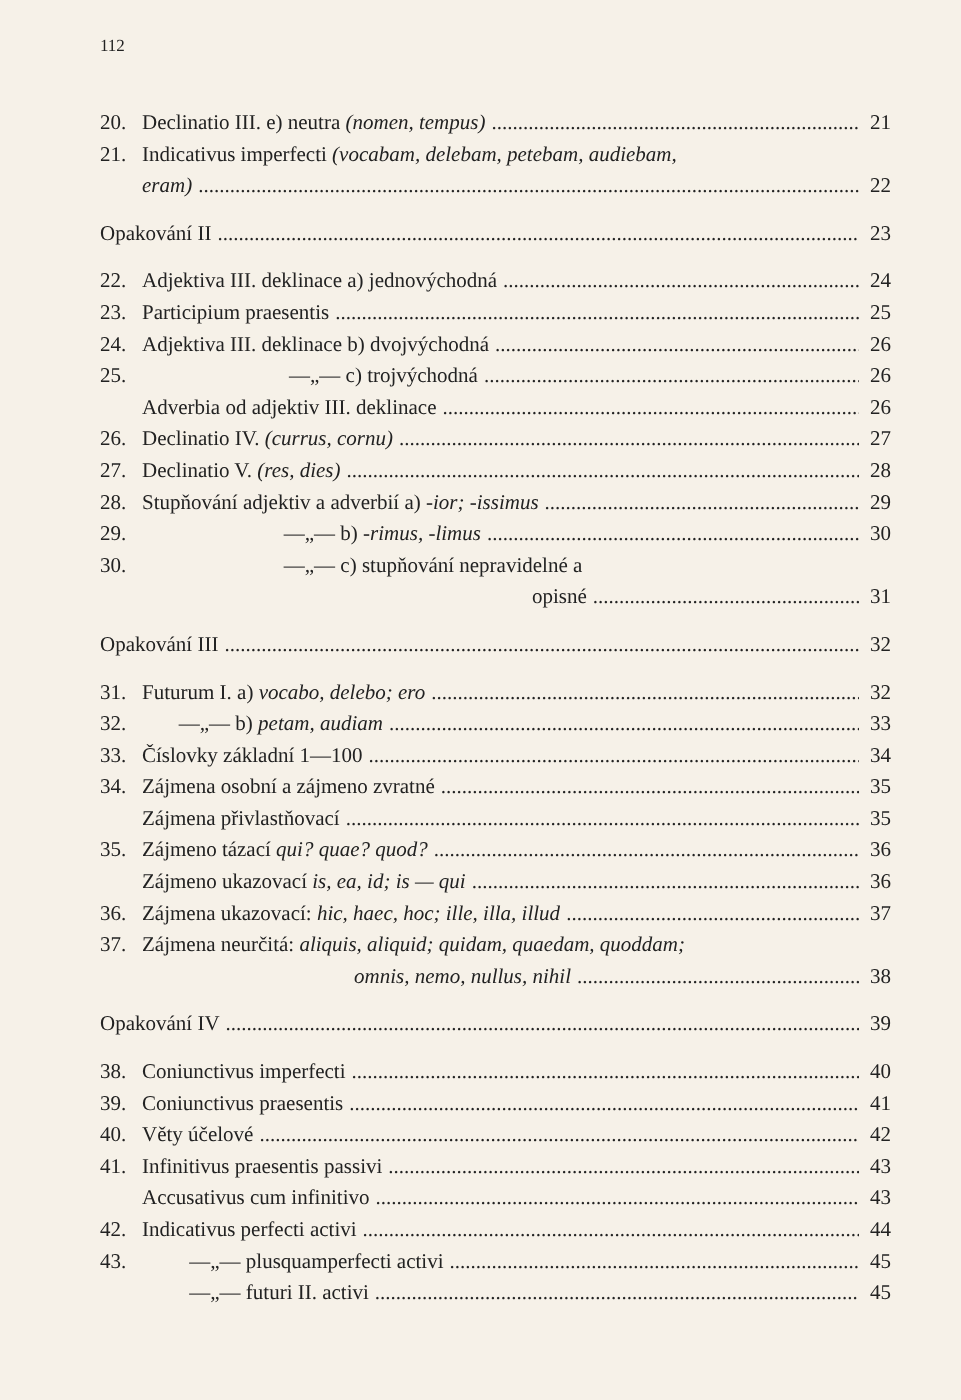112
20. Declinatio III. e) neutra (nomen, tempus) 21
21. Indicativus imperfecti (vocabam, delebam, petebam, audiebam,
eram) 22
Opakování II 23
22. Adjektiva III. deklinace a) jednovýchodná 24
23. Participium praesentis 25
24. Adjektiva III. deklinace b) dvojvýchodná 26
25. —„— c) trojvýchodná 26
Adverbia od adjektiv III. deklinace 26
26. Declinatio IV. (currus, cornu) 27
27. Declinatio V. (res, dies) 28
28. Stupňování adjektiv a adverbií a) -ior; -issimus 29
29. —„— b) -rimus, -limus 30
30. —„— c) stupňování nepravidelné a
opisné 31
Opakování III 32
31. Futurum I. a) vocabo, delebo; ero 32
32. —„— b) petam, audiam 33
33. Číslovky základní 1—100 34
34. Zájmena osobní a zájmeno zvratné 35
Zájmena přivlastňovací 35
35. Zájmeno tázací qui? quae? quod? 36
Zájmeno ukazovací is, ea, id; is — qui 36
36. Zájmena ukazovací: hic, haec, hoc; ille, illa, illud 37
37. Zájmena neurčitá: aliquis, aliquid; quidam, quaedam, quoddam;
omnis, nemo, nullus, nihil 38
Opakování IV 39
38. Coniunctivus imperfecti 40
39. Coniunctivus praesentis 41
40. Věty účelové 42
41. Infinitivus praesentis passivi 43
Accusativus cum infinitivo 43
42. Indicativus perfecti activi 44
43. —„— plusquamperfecti activi 45
—„— futuri II. activi 45